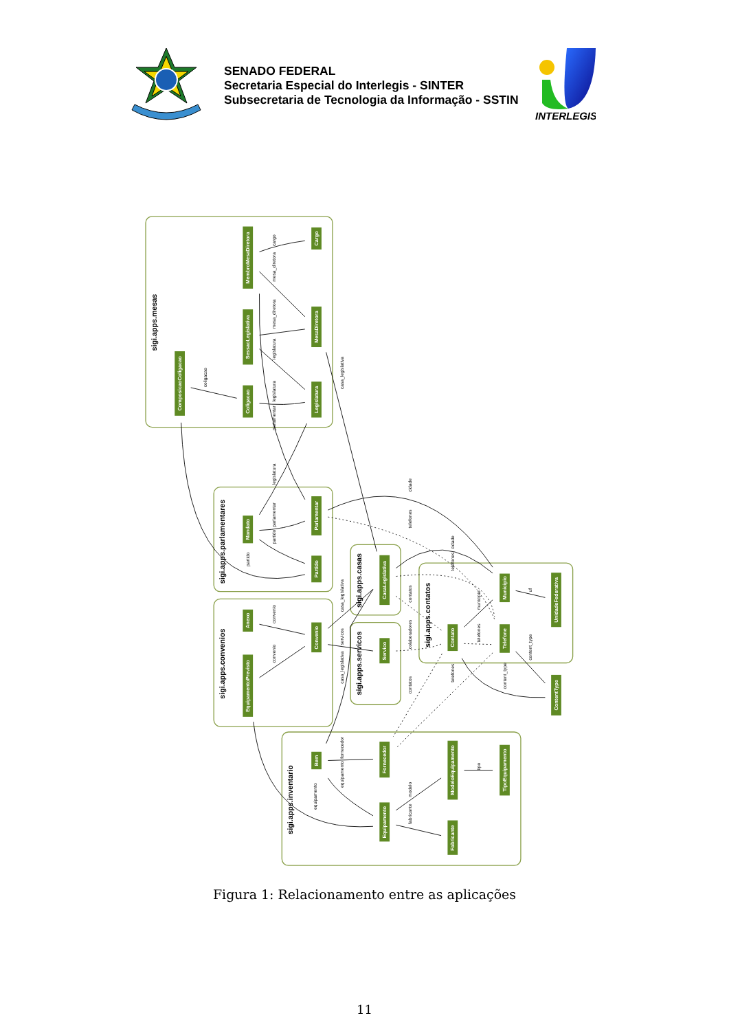SENADO FEDERAL
Secretaria Especial do Interlegis - SINTER
Subsecretaria de Tecnologia da Informação - SSTIN
INTERLEGIS
sigi.apps.mesas
sigi.apps.parlamentares
sigi.apps.convenios
sigi.apps.casas
sigi.apps.servicos
sigi.apps.contatos
sigi.apps.inventario
MembroMesaDiretora
Cargo
SessaoLegislativa
MesaDiretora
ComposicaoColigacao
Coligacao
Legislatura
Mandato
Parlamentar
Partido
Anexo
EquipamentoPrevisto
Convenio
CasaLegislativa
Servico
Municipio
UnidadeFederativa
Contato
Telefone
ContentType
Bem
Fornecedor
ModeloEquipamento
TipoEquipamento
Equipamento
Fabricante
cargo
mesa_diretora
mesa_diretora
legislatura
legislatura
parlamentar
coligacao
casa_legislativa
legislatura
parlamentar
partido
partido
cidade
telefones
convenio
convenio
casa_legislativa
servicos
casa_legislativa
cidade
telefones
contatos
colaboradores
contatos
municipio
telefones
telefones
uf
content_type
content_type
fornecedor
equipamento
equipamento
modelo
fabricante
tipo
Figura 1: Relacionamento entre as aplicações
11